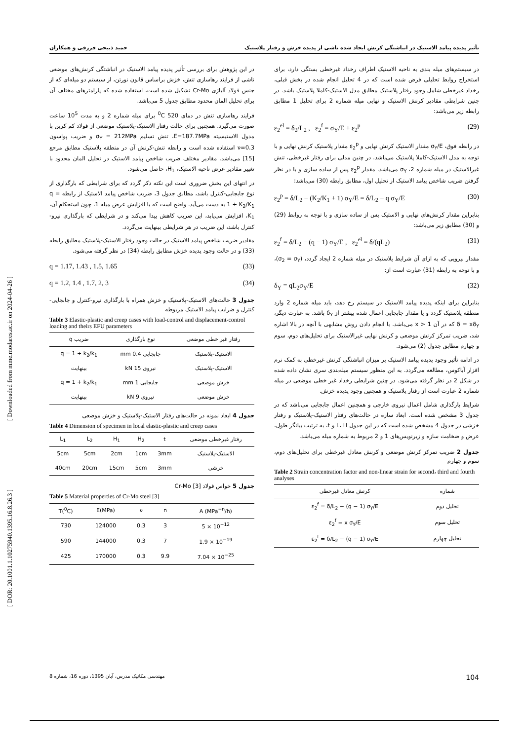حمید ذبیحی فرزقی و همکاران تأثیر پدیده پیامد الاستیک در انباشتگی کرنش ایجاد شده ناشی از پدیده خزش و رفتار پلاستیک
[ DOR: 20.1001.1.10275940.1395.16.8.26.3 ] [ Downloaded from mme.modares.ac.ir on 2024-04-26 ]
در سیستم‌های میله بندی به ناحیه الاستیک اطراف رخداد غیرخطی بستگی دارد، برای استخراج روابط تحلیلی فرض شده است که در 4 تحلیل انجام شده در بخش قبلی، رخداد غیرخطی شامل وجود رفتار پلاستیک مطابق مدل الاستیک-کاملا پلاستیک باشد. در چنین شرایطی مقادیر کرنش الاستیک و نهایی میله شماره 2 برای تحلیل 1 مطابق رابطه زیر می‌باشد:
ε<sub>2</sub><sup>el</sup> = δ<sub>2</sub>/L<sub>2</sub> , ε<sub>2</sub><sup>f</sup> = σ<sub>Y</sub>/E + ε<sub>2</sub><sup>p</sup> (29)
در رابطه فوق، σ<sub>Y</sub>/E مقدار الاستیک کرنش نهایی و ε<sub>2</sub><sup>p</sup> مقدار پلاستیک کرنش نهایی و با توجه به مدل الاستیک-کاملا پلاستیک می‌باشد. در چنین مدلی برای رفتار غیرخطی، تنش غیرالاستیک در میله شماره 2، σ<sub>Y</sub> می‌باشد. مقدار ε<sub>2</sub><sup>p</sup> پس از ساده سازی و با در نظر گرفتن ضریب شاخص پیامد الاستیک از تحلیل اول، مطابق رابطه (30) می‌باشد:
ε<sub>2</sub><sup>p</sup> = δ/L<sub>2</sub> − (K<sub>2</sub>/K<sub>1</sub> + 1) σ<sub>Y</sub>/E = δ/L<sub>2</sub> − q σ<sub>Y</sub>/E (30)
بنابراین مقدار کرنش‌های نهایی و الاستیک پس از ساده سازی و با توجه به روابط (29) و (30) مطابق زیر می‌باشد:
ε<sub>2</sub><sup>f</sup> = δ/L<sub>2</sub> − (q − 1) σ<sub>Y</sub>/E , ε<sub>2</sub><sup>el</sup> = δ/(qL<sub>2</sub>) (31)
مقدار نیرویی که به ازای آن شرایط پلاستیک در میله شماره 2 ایجاد گردد، (σ<sub>2</sub> = σ<sub>Y</sub>)، و با توجه به رابطه (31) عبارت است از:
δ<sub>Y</sub> = qL<sub>2</sub>σ<sub>Y</sub>/E (32)
بنابراین برای اینکه پدیده پیامد الاستیک در سیستم رخ دهد، باید میله شماره 2 وارد منطقه پلاستیک گردد و یا مقدار جابجایی اعمال شده بیشتر از δ<sub>Y</sub> باشد. به عبارت دیگر، δ = xδ<sub>Y</sub> که در آن x > 1 می‌باشد. با انجام دادن روش مشابهی با آنچه در بالا اشاره شد، ضریب تمرکز کرنش موضعی و کرنش نهایی غیرالاستیک برای تحلیل‌های دوم، سوم و چهارم مطابق جدول (2) می‌شود.
در ادامه تأثیر وجود پدیده پیامد الاستیک بر میزان انباشتگی کرنش غیرخطی به کمک نرم افزار آباکوس، مطالعه می‌گردد. به این منظور سیستم میله‌بندی سری نشان داده شده در شکل 2 در نظر گرفته می‌شود. در چنین شرایطی رخداد غیر خطی موضعی در میله شماره 2 عبارت است از رفتار پلاستیک و همچنین وجود پدیده خزش.
شرایط بارگذاری شامل اعمال نیروی خارجی و همچنین اعمال جابجایی می‌باشد که در جدول 3 مشخص شده است. ابعاد سازه در حالت‌های رفتار الاستیک-پلاستیک و رفتار خزشی در جدول 4 مشخص شده است که در این جدول L، H و t، به ترتیب بیانگر طول، عرض و ضخامت سازه و زیرنویس‌های 1 و 2 مربوط به شماره میله می‌باشد.
جدول 2 ضریب تمرکز کرنش موضعی و کرنش معادل غیرخطی برای تحلیل‌های دوم، سوم و چهارم
Table 2 Strain concentration factor and non-linear strain for second، third and fourth analyses
| شماره | کرنش معادل غیرخطی |
| --- | --- |
| تحلیل دوم | ε<sub>2</sub><sup>f</sup> = δ/L<sub>2</sub> − (q − 1) σ<sub>Y</sub>/E |
| تحلیل سوم | ε<sub>2</sub><sup>f</sup> = x σ<sub>Y</sub>/E |
| تحلیل چهارم | ε<sub>2</sub><sup>f</sup> = δ/L<sub>2</sub> − (q − 1) σ<sub>Y</sub>/E |
در این پژوهش برای بررسی تأثیر پدیده پیامد الاستیک در انباشتگی کرنش‌های موضعی ناشی از فرایند رهاسازی تنش، خزش براساس قانون نورتن، از سیستم دو میله‌ای که از جنس فولاد آلیاژی Cr-Mo تشکیل شده است، استفاده شده که پارامترهای مختلف آن برای تحلیل المان محدود مطابق جدول 5 می‌باشد.
فرایند رهاسازی تنش در دمای 520 <sup>0</sup>C برای میله شماره 2 و به مدت 10<sup>5</sup> ساعت صورت می‌گیرد. همچنین برای حالت رفتار الاستیک-پلاستیک موضعی از فولاد کم کربن با مدول الاستیسیته E=187.7MPa، تنش تسلیم σ<sub>Y</sub> = 212MPa و ضریب پواسون ν=0.3 استفاده شده است و رابطه تنش-کرنش آن در منطقه پلاستیک مطابق مرجع [15] می‌باشد. مقادیر مختلف ضریب شاخص پیامد الاستیک در تحلیل المان محدود با تغییر مقادیر عرض ناحیه الاستیک، H<sub>1</sub>، حاصل می‌شود.
در انتهای این بخش ضروری است این نکته ذکر گردد که برای شرایطی که بارگذاری از نوع جابجایی-کنترل باشد، مطابق جدول 3، ضریب شاخص پیامد الاستیک از رابطه q = 1 + K<sub>2</sub>/K<sub>1</sub> به دست می‌آید. واضح است که با افزایش عرض میله 1، چون استحکام آن، K<sub>1</sub>، افزایش می‌یابد، این ضریب کاهش پیدا می‌کند و در شرایطی که بارگذاری نیرو-کنترل باشد، این ضریب در هر شرایطی بینهایت می‌گردد.
مقادیر ضریب شاخص پیامد الاستیک در حالت وجود رفتار الاستیک-پلاستیک مطابق رابطه (33) و در حالت وجود پدیده خزش مطابق رابطه (34) در نظر گرفته می‌شود.
q = 1.17, 1.43 , 1.5, 1.65 (33)
q = 1.2, 1.4 , 1.7, 2, 3 (34)
جدول 3 حالت‌های الاستیک-پلاستیک و خزش همراه با بارگذاری نیرو-کنترل و جابجایی-کنترل و ضرایب پیامد الاستیک مربوطه
Table 3 Elastic-plastic and creep cases with load-control and displacement-control loading and theirs EFU parameters
| رفتار غیر خطی موضعی | نوع بارگذاری | ضریب q |
| --- | --- | --- |
| الاستیک-پلاستیک | جابجایی 0.4 mm | q = 1 + k<sub>2</sub>/k<sub>1</sub> |
| الاستیک-پلاستیک | نیروی 15 kN | بینهایت |
| خزش موضعی | جابجایی 1 mm | q = 1 + k<sub>2</sub>/k<sub>1</sub> |
| خزش موضعی | نیروی 9 kN | بینهایت |
جدول 4 ابعاد نمونه در حالت‌های رفتار الاستیک-پلاستیک و خزش موضعی
Table 4 Dimension of specimen in local elastic-plastic and creep cases
| رفتار غیرخطی موضعی | t | H<sub>2</sub> | H<sub>1</sub> | L<sub>2</sub> | L<sub>1</sub> |
| --- | --- | --- | --- | --- | --- |
| الاستیک-پلاستیک | 3mm | 1cm | 2cm | 5cm | 5cm |
| خزشی | 3mm | 5cm | 15cm | 20cm | 40cm |
جدول 5 خواص فولاد Cr-Mo [3]
Table 5 Material properties of Cr-Mo steel [3]
| T(<sup>0</sup>C) | E(MPa) | ν | n | A (MPa<sup>−n</sup>/h) |
| --- | --- | --- | --- | --- |
| 730 | 124000 | 0.3 | 3 | 5 × 10<sup>−12</sup> |
| 590 | 144000 | 0.3 | 7 | 1.9 × 10<sup>−19</sup> |
| 425 | 170000 | 0.3 | 9.9 | 7.04 × 10<sup>−25</sup> |
مهندسی مکانیک مدرس، آبان 1395، دوره 16، شماره 8 104